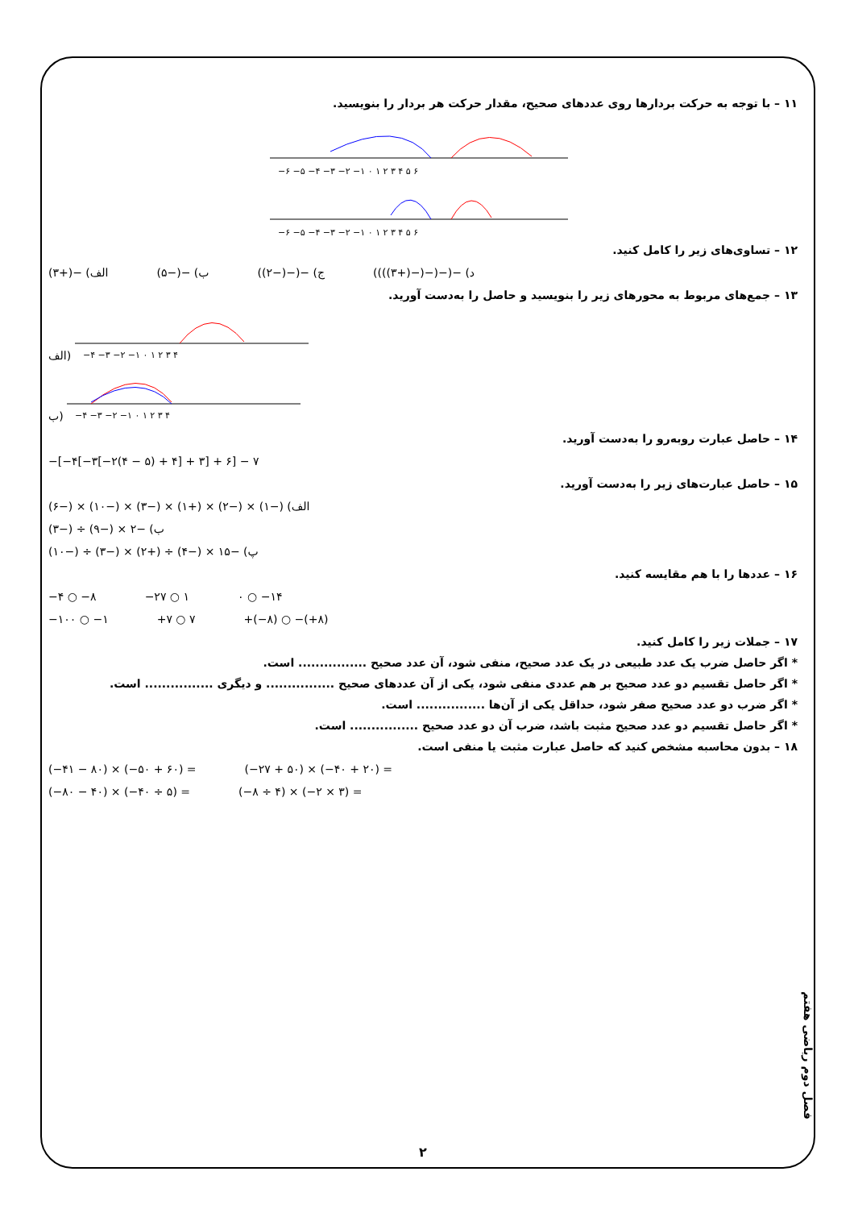۱۱ – با توجه به حرکت بردارها روی عددهای صحیح، مقدار حرکت هر بردار را بنویسید.
−۶ −۵ −۴ −۳ −۲ −۱ ۰ ۱ ۲ ۳ ۴ ۵ ۶
−۶ −۵ −۴ −۳ −۲ −۱ ۰ ۱ ۲ ۳ ۴ ۵ ۶
۱۲ – تساوی‌های زیر را کامل کنید.
الف) −(+۳) ب) −(−۵) ج) −(−(−۲)) د) −(−(−(−(+۳))))
۱۳ – جمع‌های مربوط به محورهای زیر را بنویسید و حاصل را به‌دست آورید.
الف)
−۴ −۳ −۲ −۱ ۰ ۱ ۲ ۳ ۴
ب)
−۴ −۳ −۲ −۱ ۰ ۱ ۲ ۳ ۴
۱۴ – حاصل عبارت روبه‌رو را به‌دست آورید.
−[−۴[−۳[−۲(۴ − ۵) + ۴] + ۳] + ۶] − ۷
۱۵ – حاصل عبارت‌های زیر را به‌دست آورید.
الف) (−۱) × (−۲) × (+۱) × (−۳) × (−۱۰) × (−۶)
ب) −۲ × (−۹) ÷ (−۳)
پ) −۱۵ × (−۴) ÷ (+۲) × (−۳) ÷ (−۱۰)
۱۶ – عددها را با هم مقایسه کنید.
−۴ ○ −۸ −۲۷ ○ ۱ ۰ ○ −۱۴
−۱۰۰ ○ −۱ +۷ ○ ۷ +(−۸) ○ −(+۸)
۱۷ – جملات زیر را کامل کنید.
* اگر حاصل ضرب یک عدد طبیعی در یک عدد صحیح، منفی شود، آن عدد صحیح ................ است.
* اگر حاصل تقسیم دو عدد صحیح بر هم عددی منفی شود، یکی از آن عددهای صحیح ................ و دیگری ................ است.
* اگر ضرب دو عدد صحیح صفر شود، حداقل یکی از آن‌ها ................ است.
* اگر حاصل تقسیم دو عدد صحیح مثبت باشد، ضرب آن دو عدد صحیح ................ است.
۱۸ – بدون محاسبه مشخص کنید که حاصل عبارت مثبت یا منفی است.
(−۴۱ − ۸۰) × (−۵۰ + ۶۰) = (−۲۷ + ۵۰) × (−۴۰ + ۲۰) =
(−۸۰ − ۴۰) × (−۴۰ ÷ ۵) = (−۸ ÷ ۴) × (−۲ × ۳) =
فصل دوم ریاضی هفتم
۲